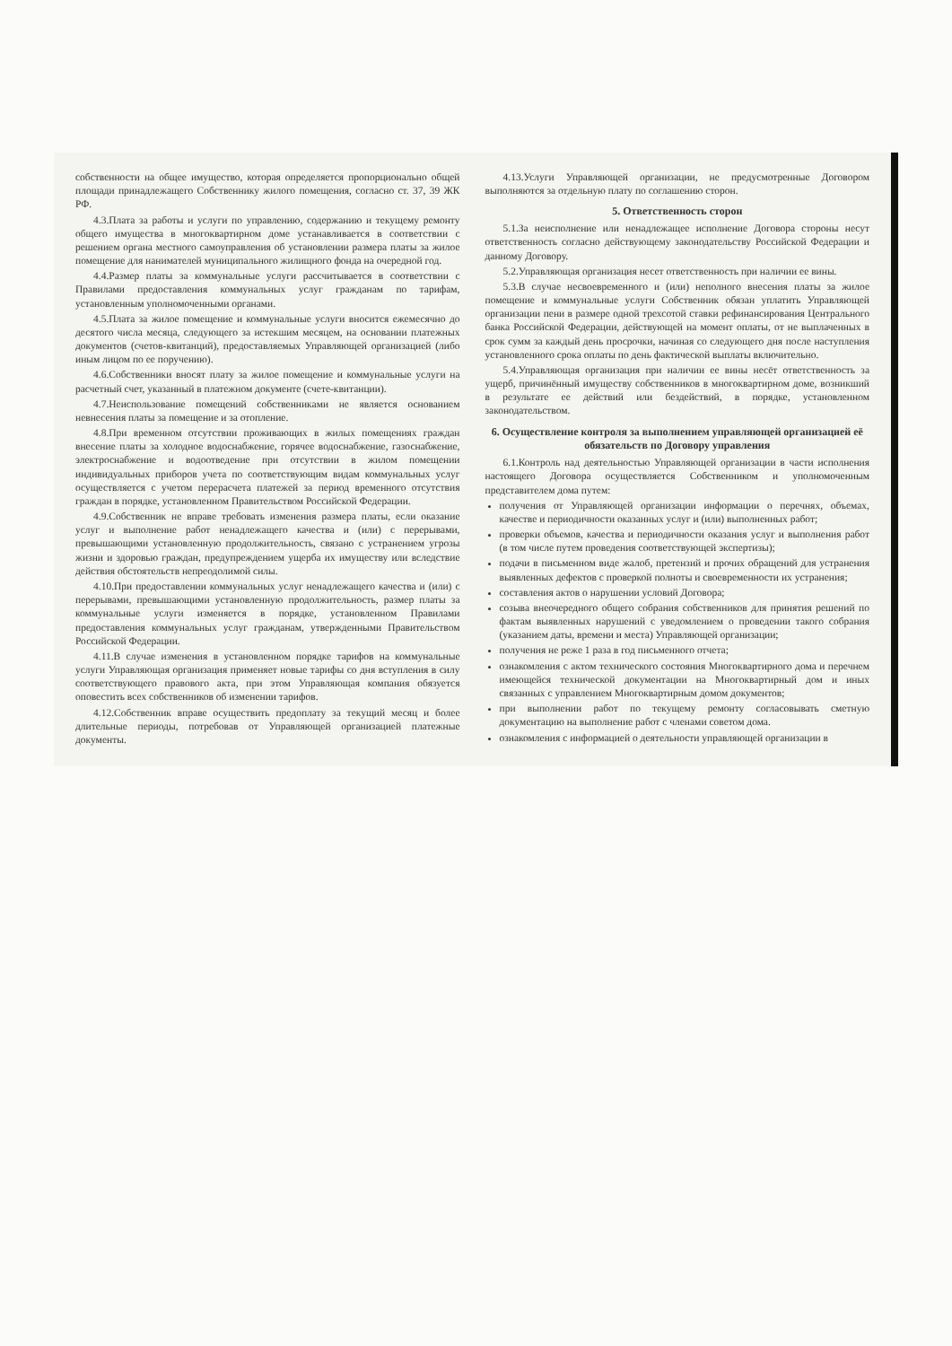собственности на общее имущество, которая определяется пропорционально общей площади принадлежащего Собственнику жилого помещения, согласно ст. 37, 39 ЖК РФ.
4.3.Плата за работы и услуги по управлению, содержанию и текущему ремонту общего имущества в многоквартирном доме устанавливается в соответствии с решением органа местного самоуправления об установлении размера платы за жилое помещение для нанимателей муниципального жилищного фонда на очередной год.
4.4.Размер платы за коммунальные услуги рассчитывается в соответствии с Правилами предоставления коммунальных услуг гражданам по тарифам, установленным уполномоченными органами.
4.5.Плата за жилое помещение и коммунальные услуги вносится ежемесячно до десятого числа месяца, следующего за истекшим месяцем, на основании платежных документов (счетов-квитанций), предоставляемых Управляющей организацией (либо иным лицом по ее поручению).
4.6.Собственники вносят плату за жилое помещение и коммунальные услуги на расчетный счет, указанный в платежном документе (счете-квитанции).
4.7.Неиспользование помещений собственниками не является основанием невнесения платы за помещение и за отопление.
4.8.При временном отсутствии проживающих в жилых помещениях граждан внесение платы за холодное водоснабжение, горячее водоснабжение, газоснабжение, электроснабжение и водоотведение при отсутствии в жилом помещении индивидуальных приборов учета по соответствующим видам коммунальных услуг осуществляется с учетом перерасчета платежей за период временного отсутствия граждан в порядке, установленном Правительством Российской Федерации.
4.9.Собственник не вправе требовать изменения размера платы, если оказание услуг и выполнение работ ненадлежащего качества и (или) с перерывами, превышающими установленную продолжительность, связано с устранением угрозы жизни и здоровью граждан, предупреждением ущерба их имуществу или вследствие действия обстоятельств непреодолимой силы.
4.10.При предоставлении коммунальных услуг ненадлежащего качества и (или) с перерывами, превышающими установленную продолжительность, размер платы за коммунальные услуги изменяется в порядке, установленном Правилами предоставления коммунальных услуг гражданам, утвержденными Правительством Российской Федерации.
4.11.В случае изменения в установленном порядке тарифов на коммунальные услуги Управляющая организация применяет новые тарифы со дня вступления в силу соответствующего правового акта, при этом Управляющая компания обязуется оповестить всех собственников об изменении тарифов.
4.12.Собственник вправе осуществить предоплату за текущий месяц и более длительные периоды, потребовав от Управляющей организацией платежные документы.
4.13.Услуги Управляющей организации, не предусмотренные Договором выполняются за отдельную плату по соглашению сторон.
5. Ответственность сторон
5.1.За неисполнение или ненадлежащее исполнение Договора стороны несут ответственность согласно действующему законодательству Российской Федерации и данному Договору.
5.2.Управляющая организация несет ответственность при наличии ее вины.
5.3.В случае несвоевременного и (или) неполного внесения платы за жилое помещение и коммунальные услуги Собственник обязан уплатить Управляющей организации пени в размере одной трехсотой ставки рефинансирования Центрального банка Российской Федерации, действующей на момент оплаты, от не выплаченных в срок сумм за каждый день просрочки, начиная со следующего дня после наступления установленного срока оплаты по день фактической выплаты включительно.
5.4.Управляющая организация при наличии ее вины несёт ответственность за ущерб, причинённый имуществу собственников в многоквартирном доме, возникший в результате ее действий или бездействий, в порядке, установленном законодательством.
6. Осуществление контроля за выполнением управляющей организацией её обязательств по Договору управления
6.1.Контроль над деятельностью Управляющей организации в части исполнения настоящего Договора осуществляется Собственником и уполномоченным представителем дома путем:
получения от Управляющей организации информации о перечнях, объемах, качестве и периодичности оказанных услуг и (или) выполненных работ;
проверки объемов, качества и периодичности оказания услуг и выполнения работ (в том числе путем проведения соответствующей экспертизы);
подачи в письменном виде жалоб, претензий и прочих обращений для устранения выявленных дефектов с проверкой полноты и своевременности их устранения;
составления актов о нарушении условий Договора;
созыва внеочередного общего собрания собственников для принятия решений по фактам выявленных нарушений с уведомлением о проведении такого собрания (указанием даты, времени и места) Управляющей организации;
получения не реже 1 раза в год письменного отчета;
ознакомления с актом технического состояния Многоквартирного дома и перечнем имеющейся технической документации на Многоквартирный дом и иных связанных с управлением Многоквартирным домом документов;
при выполнении работ по текущему ремонту согласовывать сметную документацию на выполнение работ с членами советом дома.
ознакомления с информацией о деятельности управляющей организации в